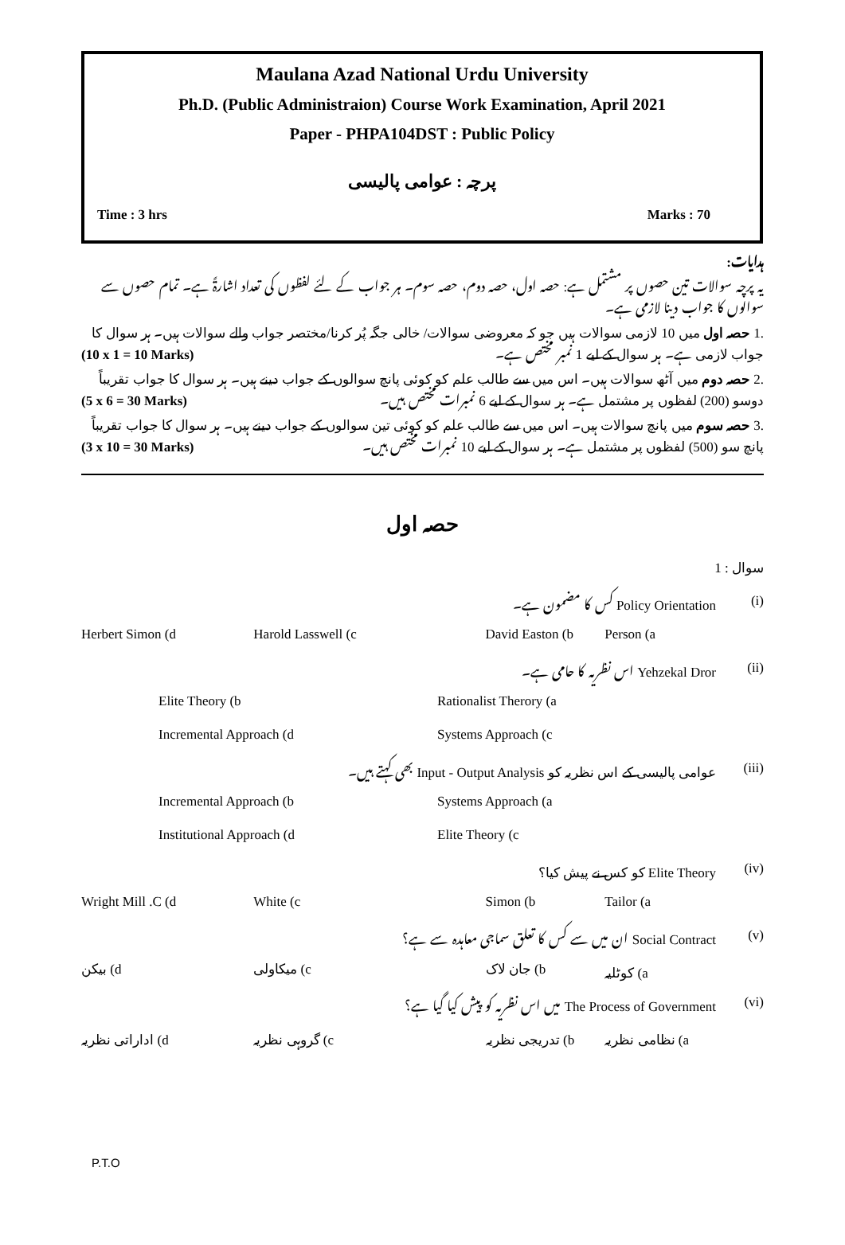Maulana Azad National Urdu University
Ph.D. (Public Administraion) Course Work Examination, April 2021
Paper - PHPA104DST : Public Policy
پرچہ : عوامی پالیسی
Time : 3 hrs Marks : 70
ہدایات:
یہ پرچہ سوالات تین حصوں پر مشتمل ہے: حصہ اول، حصہ دوم، حصہ سوم۔ ہر جواب کے لئے لفظوں کی تعداد اشارۃً ہے۔ تمام حصوں سے سوالوں کا جواب دینا لازمی ہے۔
.1 حصہ اول میں 10 لازمی سوالات ہیں جو کہ معروضی سوالات/ خالی جگہ پُر کرنا/مختصر جواب والے سوالات ہیں۔ ہر سوال کا جواب لازمی ہے۔ ہر سوال کے لیے 1 نمبر مختص ہے۔ (10 x 1 = 10 Marks)
.2 حصہ دوم میں آٹھ سوالات ہیں۔ اس میں سے طالب علم کو کوئی پانچ سوالوں کے جواب دینے ہیں۔ ہر سوال کا جواب تقریباً دوسو (200) لفظوں پر مشتمل ہے۔ ہر سوال کے لیے 6 نمبرات مختص ہیں۔ (5 x 6 = 30 Marks)
.3 حصہ سوم میں پانچ سوالات ہیں۔ اس میں سے طالب علم کو کوئی تین سوالوں کے جواب دینے ہیں۔ ہر سوال کا جواب تقریباً پانچ سو (500) لفظوں پر مشتمل ہے۔ ہر سوال کے لیے 10 نمبرات مختص ہیں۔ (3 x 10 = 30 Marks)
حصہ اول
سوال : 1
(i) Policy Orientation کس کا مضمون ہے۔
Person (a David Easton (b Harold Lasswell (c Herbert Simon (d
(ii) Yehzekal Dror اس نظریہ کا حامی ہے۔
Rationalist Therory (a Elite Theory (b
Systems Approach (c Incremental Approach (d
(iii) عوامی پالیسی کے اس نظریہ کو Input - Output Analysis بھی کہتے ہیں۔
Systems Approach (a Incremental Approach (b
Elite Theory (c Institutional Approach (d
(iv) Elite Theory کو کس نے پیش کیا؟
Tailor (a Simon (b White (c Wright Mill .C (d
(v) Social Contract ان میں سے کس کا تعلق سماجی معاہدہ سے ہے؟
a) کوٹلیہ b) جان لاک c) میکاولی d) بیکن
(vi) The Process of Government میں اس نظریہ کو پیش کیا گیا ہے؟
a) نظامی نظریہ b) تدریجی نظریہ c) گروہی نظریہ d) اداراتی نظریہ
P.T.O